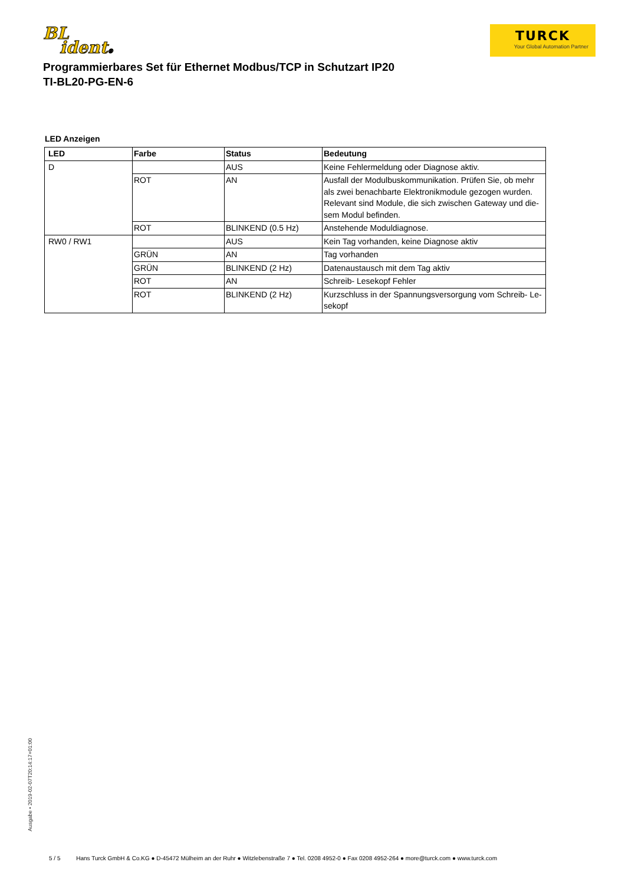BL
ident®
TURCK
Your Global Automation Partner
Programmierbares Set für Ethernet Modbus/TCP in Schutzart IP20
TI-BL20-PG-EN-6
LED Anzeigen
| LED | Farbe | Status | Bedeutung |
| --- | --- | --- | --- |
| D | | AUS | Keine Fehlermeldung oder Diagnose aktiv. |
| | ROT | AN | Ausfall der Modulbuskommunikation. Prüfen Sie, ob mehr als zwei benachbarte Elektronikmodule gezogen wurden. Relevant sind Module, die sich zwischen Gateway und die­sem Modul befinden. |
| | ROT | BLINKEND (0.5 Hz) | Anstehende Moduldiagnose. |
| RW0 / RW1 | | AUS | Kein Tag vorhanden, keine Diagnose aktiv |
| | GRÜN | AN | Tag vorhanden |
| | GRÜN | BLINKEND (2 Hz) | Datenaustausch mit dem Tag aktiv |
| | ROT | AN | Schreib- Lesekopf Fehler |
| | ROT | BLINKEND (2 Hz) | Kurzschluss in der Spannungsversorgung vom Schreib- Le­sekopf |
Ausgabe • 2019-02-07T20:14:17+01:00
5 / 5 Hans Turck GmbH & Co.KG ● D-45472 Mülheim an der Ruhr ● Witzlebenstraße 7 ● Tel. 0208 4952-0 ● Fax 0208 4952-264 ● more@turck.com ● www.turck.com